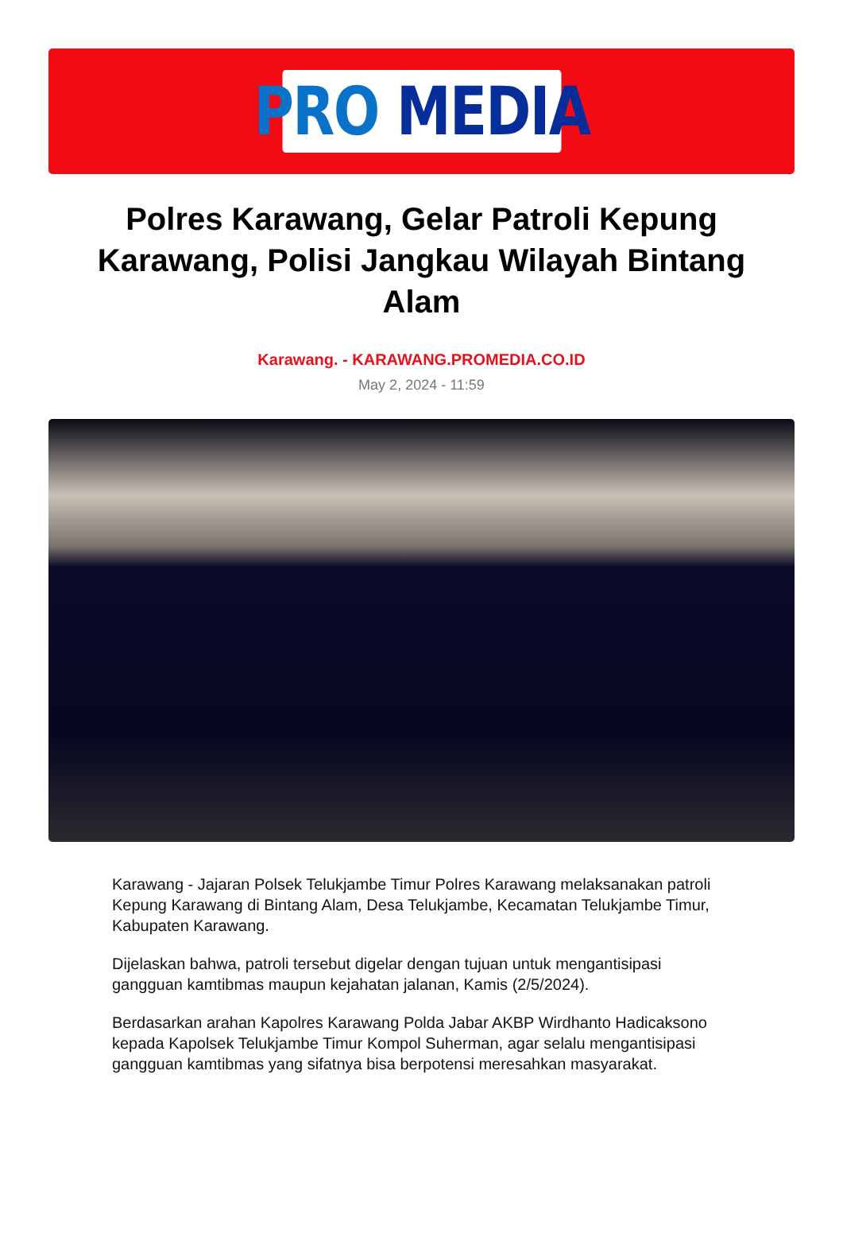PRO MEDIA
Polres Karawang, Gelar Patroli Kepung Karawang, Polisi Jangkau Wilayah Bintang Alam
Karawang. - KARAWANG.PROMEDIA.CO.ID
May 2, 2024 - 11:59
Karawang - Jajaran Polsek Telukjambe Timur Polres Karawang melaksanakan patroli Kepung Karawang di Bintang Alam, Desa Telukjambe, Kecamatan Telukjambe Timur, Kabupaten Karawang.
Dijelaskan bahwa, patroli tersebut digelar dengan tujuan untuk mengantisipasi gangguan kamtibmas maupun kejahatan jalanan, Kamis (2/5/2024).
Berdasarkan arahan Kapolres Karawang Polda Jabar AKBP Wirdhanto Hadicaksono kepada Kapolsek Telukjambe Timur Kompol Suherman, agar selalu mengantisipasi gangguan kamtibmas yang sifatnya bisa berpotensi meresahkan masyarakat.